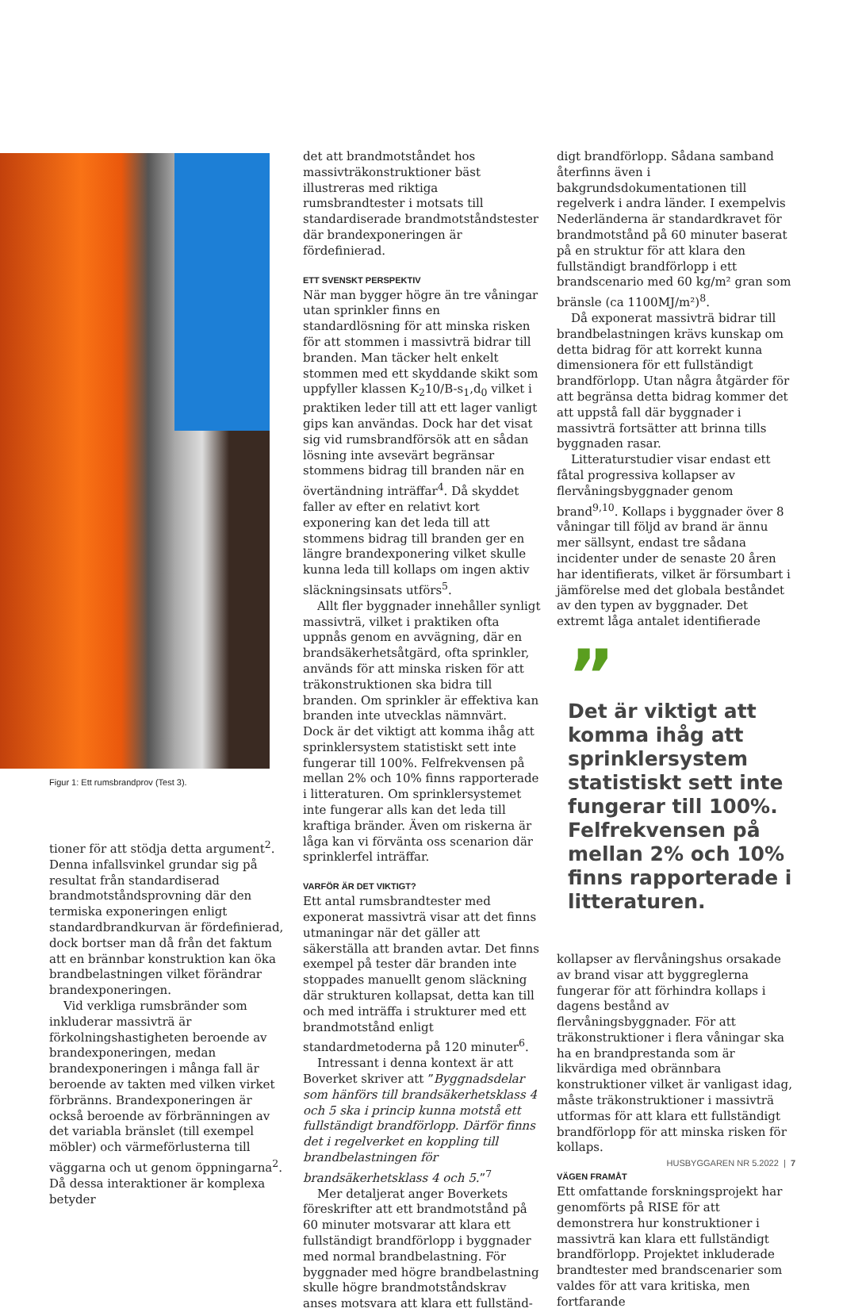Figur 1: Ett rumsbrandprov (Test 3).
tioner för att stödja detta argument<sup>2</sup>. Denna infallsvinkel grundar sig på resultat från standardiserad brandmotståndsprovning där den termiska exponeringen enligt standardbrandkurvan är fördefinierad, dock bortser man då från det faktum att en brännbar konstruktion kan öka brandbelastningen vilket förändrar brandexponeringen.
Vid verkliga rumsbränder som inkluderar massivträ är förkolningshastigheten beroende av brandexponeringen, medan brandexponeringen i många fall är beroende av takten med vilken virket förbränns. Brandexponeringen är också beroende av förbränningen av det variabla bränslet (till exempel möbler) och värmeförlusterna till väggarna och ut genom öppningarna<sup>2</sup>. Då dessa interaktioner är komplexa betyder
det att brandmotståndet hos massivträkonstruktioner bäst illustreras med riktiga rumsbrandtester i motsats till standardiserade brandmotståndstester där brandexponeringen är fördefinierad.
ETT SVENSKT PERSPEKTIV
När man bygger högre än tre våningar utan sprinkler finns en standardlösning för att minska risken för att stommen i massivträ bidrar till branden. Man täcker helt enkelt stommen med ett skyddande skikt som uppfyller klassen K<sub>2</sub>10/B-s<sub>1</sub>,d<sub>0</sub> vilket i praktiken leder till att ett lager vanligt gips kan användas. Dock har det visat sig vid rumsbrandförsök att en sådan lösning inte avsevärt begränsar stommens bidrag till branden när en övertändning inträffar<sup>4</sup>. Då skyddet faller av efter en relativt kort exponering kan det leda till att stommens bidrag till branden ger en längre brandexponering vilket skulle kunna leda till kollaps om ingen aktiv släckningsinsats utförs<sup>5</sup>.
Allt fler byggnader innehåller synligt massivträ, vilket i praktiken ofta uppnås genom en avvägning, där en brandsäkerhetsåtgärd, ofta sprinkler, används för att minska risken för att träkonstruktionen ska bidra till branden. Om sprinkler är effektiva kan branden inte utvecklas nämnvärt. Dock är det viktigt att komma ihåg att sprinklersystem statistiskt sett inte fungerar till 100%. Felfrekvensen på mellan 2% och 10% finns rapporterade i litteraturen. Om sprinklersystemet inte fungerar alls kan det leda till kraftiga bränder. Även om riskerna är låga kan vi förvänta oss scenarion där sprinklerfel inträffar.
VARFÖR ÄR DET VIKTIGT?
Ett antal rumsbrandtester med exponerat massivträ visar att det finns utmaningar när det gäller att säkerställa att branden avtar. Det finns exempel på tester där branden inte stoppades manuellt genom släckning där strukturen kollapsat, detta kan till och med inträffa i strukturer med ett brandmotstånd enligt standardmetoderna på 120 minuter<sup>6</sup>.
Intressant i denna kontext är att Boverket skriver att ”Byggnadsdelar som hänförs till brandsäkerhetsklass 4 och 5 ska i princip kunna motstå ett fullständigt brandförlopp. Därför finns det i regelverket en koppling till brandbelastningen för brandsäkerhetsklass 4 och 5.”<sup>7</sup>
Mer detaljerat anger Boverkets föreskrifter att ett brandmotstånd på 60 minuter motsvarar att klara ett fullständigt brandförlopp i byggnader med normal brandbelastning. För byggnader med högre brandbelastning skulle högre brandmotståndskrav anses motsvara att klara ett fullständ-
digt brandförlopp. Sådana samband återfinns även i bakgrundsdokumentationen till regelverk i andra länder. I exempelvis Nederländerna är standardkravet för brandmotstånd på 60 minuter baserat på en struktur för att klara den fullständigt brandförlopp i ett brandscenario med 60 kg/m² gran som bränsle (ca 1100MJ/m²)<sup>8</sup>.
Då exponerat massivträ bidrar till brandbelastningen krävs kunskap om detta bidrag för att korrekt kunna dimensionera för ett fullständigt brandförlopp. Utan några åtgärder för att begränsa detta bidrag kommer det att uppstå fall där byggnader i massivträ fortsätter att brinna tills byggnaden rasar.
Litteraturstudier visar endast ett fåtal progressiva kollapser av flervåningsbyggnader genom brand<sup>9,10</sup>. Kollaps i byggnader över 8 våningar till följd av brand är ännu mer sällsynt, endast tre sådana incidenter under de senaste 20 åren har identifierats, vilket är försumbart i jämförelse med det globala beståndet av den typen av byggnader. Det extremt låga antalet identifierade
”
Det är viktigt att komma ihåg att sprinklersystem statistiskt sett inte fungerar till 100%. Felfrekvensen på mellan 2% och 10% finns rapporterade i litteraturen.
kollapser av flervåningshus orsakade av brand visar att byggreglerna fungerar för att förhindra kollaps i dagens bestånd av flervåningsbyggnader. För att träkonstruktioner i flera våningar ska ha en brandprestanda som är likvärdiga med obrännbara konstruktioner vilket är vanligast idag, måste träkonstruktioner i massivträ utformas för att klara ett fullständigt brandförlopp för att minska risken för kollaps.
VÄGEN FRAMÅT
Ett omfattande forskningsprojekt har genomförts på RISE för att demonstrera hur konstruktioner i massivträ kan klara ett fullständigt brandförlopp. Projektet inkluderade brandtester med brandscenarier som valdes för att vara kritiska, men fortfarande
HUSBYGGAREN NR 5.2022 | 7